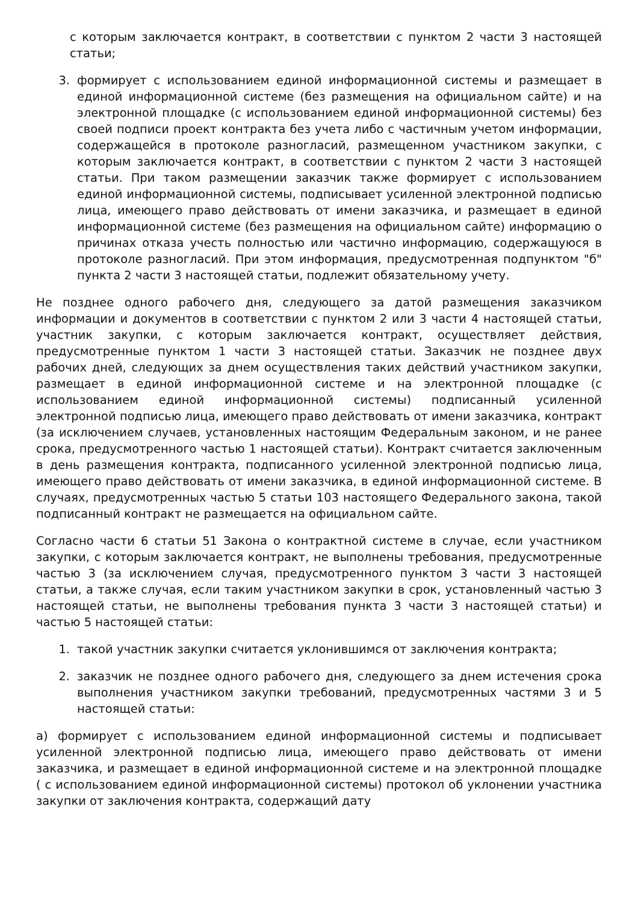с которым заключается контракт, в соответствии с пунктом 2 части 3 настоящей статьи;
3. формирует с использованием единой информационной системы и размещает в единой информационной системе (без размещения на официальном сайте) и на электронной площадке (с использованием единой информационной системы) без своей подписи проект контракта без учета либо с частичным учетом информации, содержащейся в протоколе разногласий, размещенном участником закупки, с которым заключается контракт, в соответствии с пунктом 2 части 3 настоящей статьи. При таком размещении заказчик также формирует с использованием единой информационной системы, подписывает усиленной электронной подписью лица, имеющего право действовать от имени заказчика, и размещает в единой информационной системе (без размещения на официальном сайте) информацию о причинах отказа учесть полностью или частично информацию, содержащуюся в протоколе разногласий. При этом информация, предусмотренная подпунктом "б" пункта 2 части 3 настоящей статьи, подлежит обязательному учету.
Не позднее одного рабочего дня, следующего за датой размещения заказчиком информации и документов в соответствии с пунктом 2 или 3 части 4 настоящей статьи, участник закупки, с которым заключается контракт, осуществляет действия, предусмотренные пунктом 1 части 3 настоящей статьи. Заказчик не позднее двух рабочих дней, следующих за днем осуществления таких действий участником закупки, размещает в единой информационной системе и на электронной площадке (с использованием единой информационной системы) подписанный усиленной электронной подписью лица, имеющего право действовать от имени заказчика, контракт (за исключением случаев, установленных настоящим Федеральным законом, и не ранее срока, предусмотренного частью 1 настоящей статьи). Контракт считается заключенным в день размещения контракта, подписанного усиленной электронной подписью лица, имеющего право действовать от имени заказчика, в единой информационной системе. В случаях, предусмотренных частью 5 статьи 103 настоящего Федерального закона, такой подписанный контракт не размещается на официальном сайте.
Согласно части 6 статьи 51 Закона о контрактной системе в случае, если участником закупки, с которым заключается контракт, не выполнены требования, предусмотренные частью 3 (за исключением случая, предусмотренного пунктом 3 части 3 настоящей статьи, а также случая, если таким участником закупки в срок, установленный частью 3 настоящей статьи, не выполнены требования пункта 3 части 3 настоящей статьи) и частью 5 настоящей статьи:
1. такой участник закупки считается уклонившимся от заключения контракта;
2. заказчик не позднее одного рабочего дня, следующего за днем истечения срока выполнения участником закупки требований, предусмотренных частями 3 и 5 настоящей статьи:
а) формирует с использованием единой информационной системы и подписывает усиленной электронной подписью лица, имеющего право действовать от имени заказчика, и размещает в единой информационной системе и на электронной площадке ( с использованием единой информационной системы) протокол об уклонении участника закупки от заключения контракта, содержащий дату